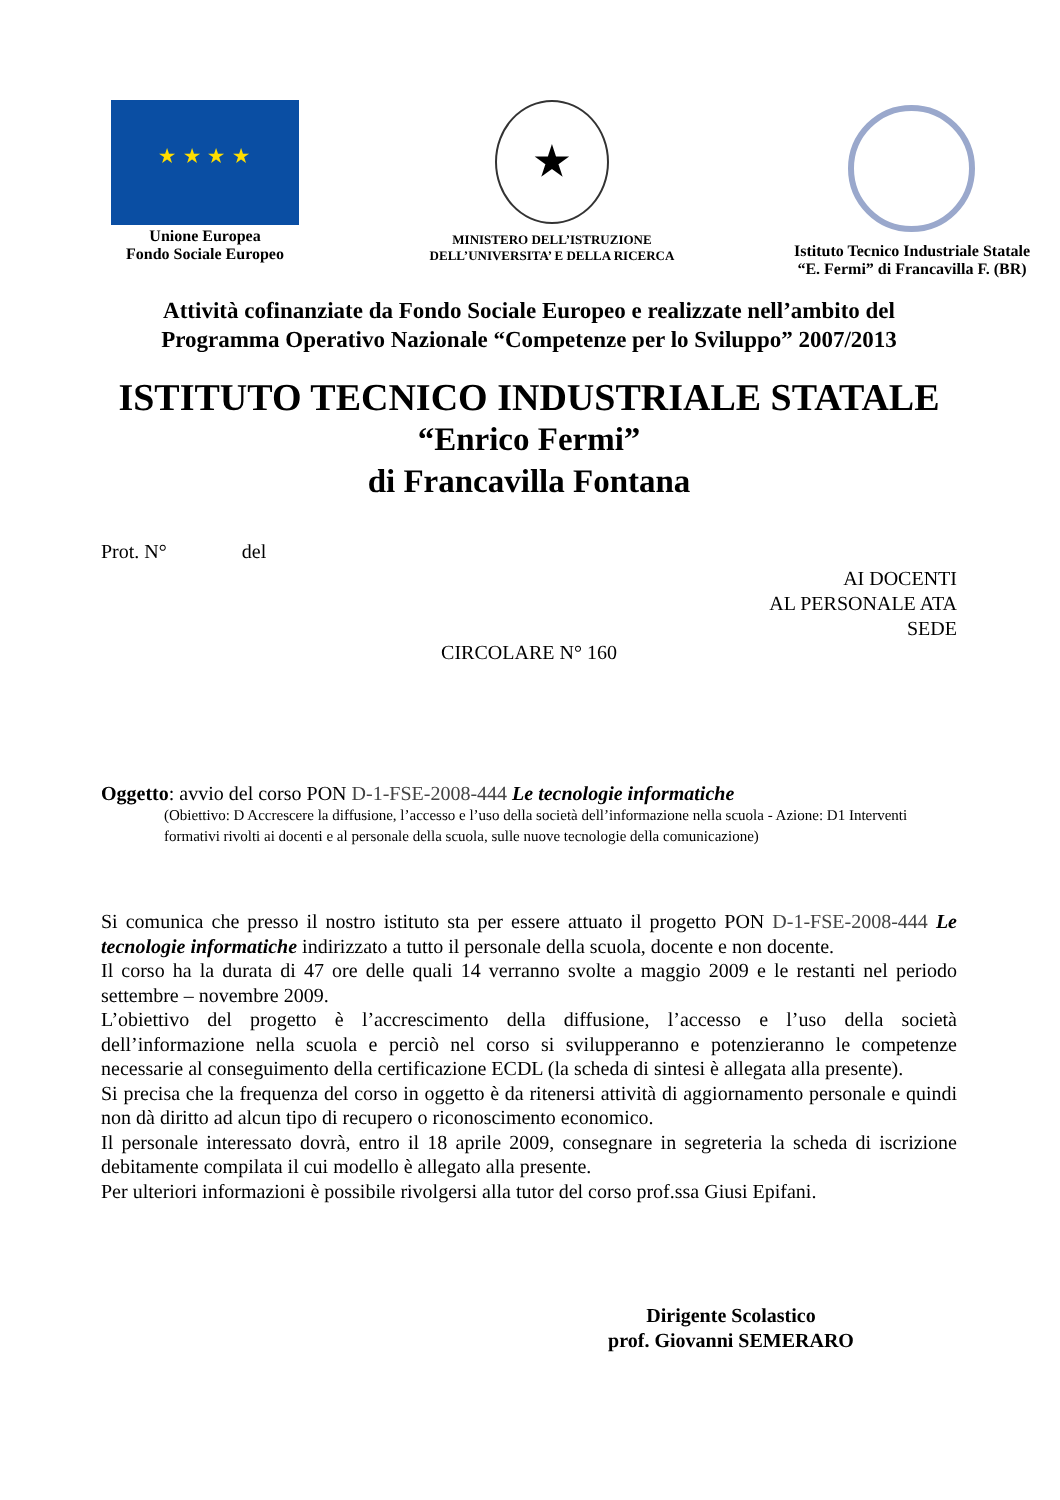★ ★ ★ ★
Unione Europea
Fondo Sociale Europeo
★
MINISTERO DELL’ISTRUZIONE
DELL’UNIVERSITA’ E DELLA RICERCA
Istituto Tecnico Industriale Statale
“E. Fermi” di Francavilla F. (BR)
Attività cofinanziate da Fondo Sociale Europeo e realizzate nell’ambito del
Programma Operativo Nazionale “Competenze per lo Sviluppo” 2007/2013
ISTITUTO TECNICO INDUSTRIALE STATALE
“Enrico Fermi”
di Francavilla Fontana
Prot. N° del
AI DOCENTI
AL PERSONALE ATA
SEDE
CIRCOLARE N° 160
Oggetto: avvio del corso PON D-1-FSE-2008-444 Le tecnologie informatiche
(Obiettivo: D Accrescere la diffusione, l’accesso e l’uso della società dell’informazione nella scuola - Azione: D1 Interventi formativi rivolti ai docenti e al personale della scuola, sulle nuove tecnologie della comunicazione)
Si comunica che presso il nostro istituto sta per essere attuato il progetto PON D-1-FSE-2008-444 Le tecnologie informatiche indirizzato a tutto il personale della scuola, docente e non docente.
Il corso ha la durata di 47 ore delle quali 14 verranno svolte a maggio 2009 e le restanti nel periodo settembre – novembre 2009.
L’obiettivo del progetto è l’accrescimento della diffusione, l’accesso e l’uso della società dell’informazione nella scuola e perciò nel corso si svilupperanno e potenzieranno le competenze necessarie al conseguimento della certificazione ECDL (la scheda di sintesi è allegata alla presente).
Si precisa che la frequenza del corso in oggetto è da ritenersi attività di aggiornamento personale e quindi non dà diritto ad alcun tipo di recupero o riconoscimento economico.
Il personale interessato dovrà, entro il 18 aprile 2009, consegnare in segreteria la scheda di iscrizione debitamente compilata il cui modello è allegato alla presente.
Per ulteriori informazioni è possibile rivolgersi alla tutor del corso prof.ssa Giusi Epifani.
Dirigente Scolastico
prof. Giovanni SEMERARO